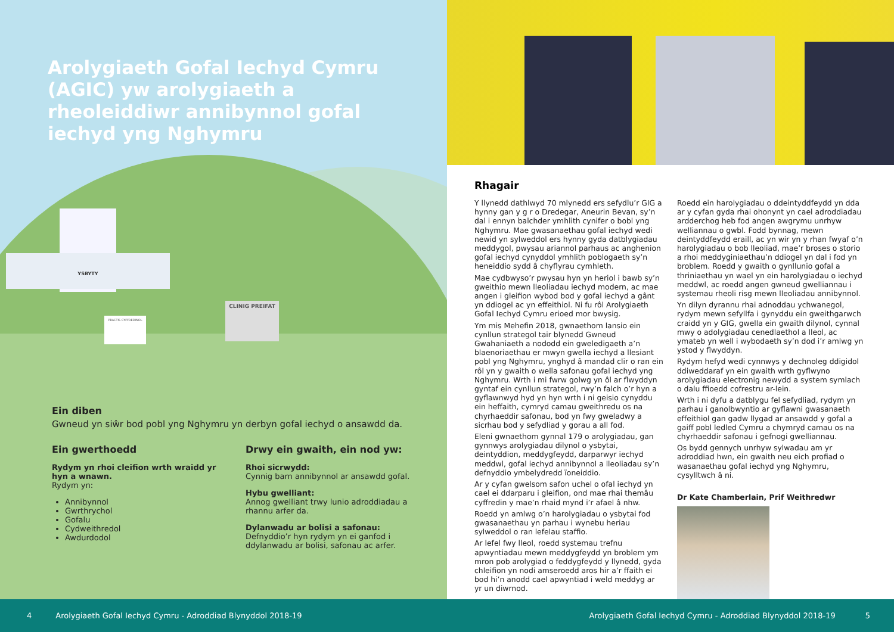Arolygiaeth Gofal Iechyd Cymru (AGIC) yw arolygiaeth a rheoleiddiwr annibynnol gofal iechyd yng Nghymru
YSBYTY
CLINIG PREIFAT
PRACTIS CYFFREDINOL
Ein diben
Gwneud yn siŵr bod pobl yng Nghymru yn derbyn gofal iechyd o ansawdd da.
Ein gwerthoedd
Rydym yn rhoi cleifion wrth wraidd yr hyn a wnawn.
Rydym yn:
Annibynnol
Gwrthrychol
Gofalu
Cydweithredol
Awdurdodol
Drwy ein gwaith, ein nod yw:
Rhoi sicrwydd:
Cynnig barn annibynnol ar ansawdd gofal.
Hybu gwelliant:
Annog gwelliant trwy lunio adroddiadau a rhannu arfer da.
Dylanwadu ar bolisi a safonau:
Defnyddio’r hyn rydym yn ei ganfod i ddylanwadu ar bolisi, safonau ac arfer.
Rhagair
Y llynedd dathlwyd 70 mlynedd ers sefydlu’r GIG a hynny gan y g r o Dredegar, Aneurin Bevan, sy’n dal i ennyn balchder ymhlith cynifer o bobl yng Nghymru. Mae gwasanaethau gofal iechyd wedi newid yn sylweddol ers hynny gyda datblygiadau meddygol, pwysau ariannol parhaus ac anghenion gofal iechyd cynyddol ymhlith poblogaeth sy’n heneiddio sydd â chyflyrau cymhleth.
Mae cydbwyso’r pwysau hyn yn heriol i bawb sy’n gweithio mewn lleoliadau iechyd modern, ac mae angen i gleifion wybod bod y gofal iechyd a gânt yn ddiogel ac yn effeithiol. Ni fu rôl Arolygiaeth Gofal Iechyd Cymru erioed mor bwysig.
Ym mis Mehefin 2018, gwnaethom lansio ein cynllun strategol tair blynedd Gwneud Gwahaniaeth a nododd ein gweledigaeth a’n blaenoriaethau er mwyn gwella iechyd a llesiant pobl yng Nghymru, ynghyd â mandad clir o ran ein rôl yn y gwaith o wella safonau gofal iechyd yng Nghymru. Wrth i mi fwrw golwg yn ôl ar flwyddyn gyntaf ein cynllun strategol, rwy’n falch o’r hyn a gyflawnwyd hyd yn hyn wrth i ni geisio cynyddu ein heffaith, cymryd camau gweithredu os na chyrhaeddir safonau, bod yn fwy gweladwy a sicrhau bod y sefydliad y gorau a all fod.
Eleni gwnaethom gynnal 179 o arolygiadau, gan gynnwys arolygiadau dilynol o ysbytai, deintyddion, meddygfeydd, darparwyr iechyd meddwl, gofal iechyd annibynnol a lleoliadau sy’n defnyddio ymbelydredd ïoneiddio.
Ar y cyfan gwelsom safon uchel o ofal iechyd yn cael ei ddarparu i gleifion, ond mae rhai themâu cyffredin y mae’n rhaid mynd i’r afael â nhw.
Roedd yn amlwg o’n harolygiadau o ysbytai fod gwasanaethau yn parhau i wynebu heriau sylweddol o ran lefelau staffio.
Ar lefel fwy lleol, roedd systemau trefnu apwyntiadau mewn meddygfeydd yn broblem ym mron pob arolygiad o feddygfeydd y llynedd, gyda chleifion yn nodi amseroedd aros hir a’r ffaith ei bod hi’n anodd cael apwyntiad i weld meddyg ar yr un diwrnod.
Roedd ein harolygiadau o ddeintyddfeydd yn dda ar y cyfan gyda rhai ohonynt yn cael adroddiadau ardderchog heb fod angen awgrymu unrhyw welliannau o gwbl. Fodd bynnag, mewn deintyddfeydd eraill, ac yn wir yn y rhan fwyaf o’n harolygiadau o bob lleoliad, mae’r broses o storio a rhoi meddyginiaethau’n ddiogel yn dal i fod yn broblem. Roedd y gwaith o gynllunio gofal a thriniaethau yn wael yn ein harolygiadau o iechyd meddwl, ac roedd angen gwneud gwelliannau i systemau rheoli risg mewn lleoliadau annibynnol.
Yn dilyn dyrannu rhai adnoddau ychwanegol, rydym mewn sefyllfa i gynyddu ein gweithgarwch craidd yn y GIG, gwella ein gwaith dilynol, cynnal mwy o adolygiadau cenedlaethol a lleol, ac ymateb yn well i wybodaeth sy’n dod i’r amlwg yn ystod y flwyddyn.
Rydym hefyd wedi cynnwys y dechnoleg ddigidol ddiweddaraf yn ein gwaith wrth gyflwyno arolygiadau electronig newydd a system symlach o dalu ffioedd cofrestru ar-lein.
Wrth i ni dyfu a datblygu fel sefydliad, rydym yn parhau i ganolbwyntio ar gyflawni gwasanaeth effeithiol gan gadw llygad ar ansawdd y gofal a gaiff pobl ledled Cymru a chymryd camau os na chyrhaeddir safonau i gefnogi gwelliannau.
Os bydd gennych unrhyw sylwadau am yr adroddiad hwn, ein gwaith neu eich profiad o wasanaethau gofal iechyd yng Nghymru, cysylltwch â ni.
Dr Kate Chamberlain, Prif Weithredwr
4 Arolygiaeth Gofal Iechyd Cymru - Adroddiad Blynyddol 2018-19 Arolygiaeth Gofal Iechyd Cymru - Adroddiad Blynyddol 2018-19 5